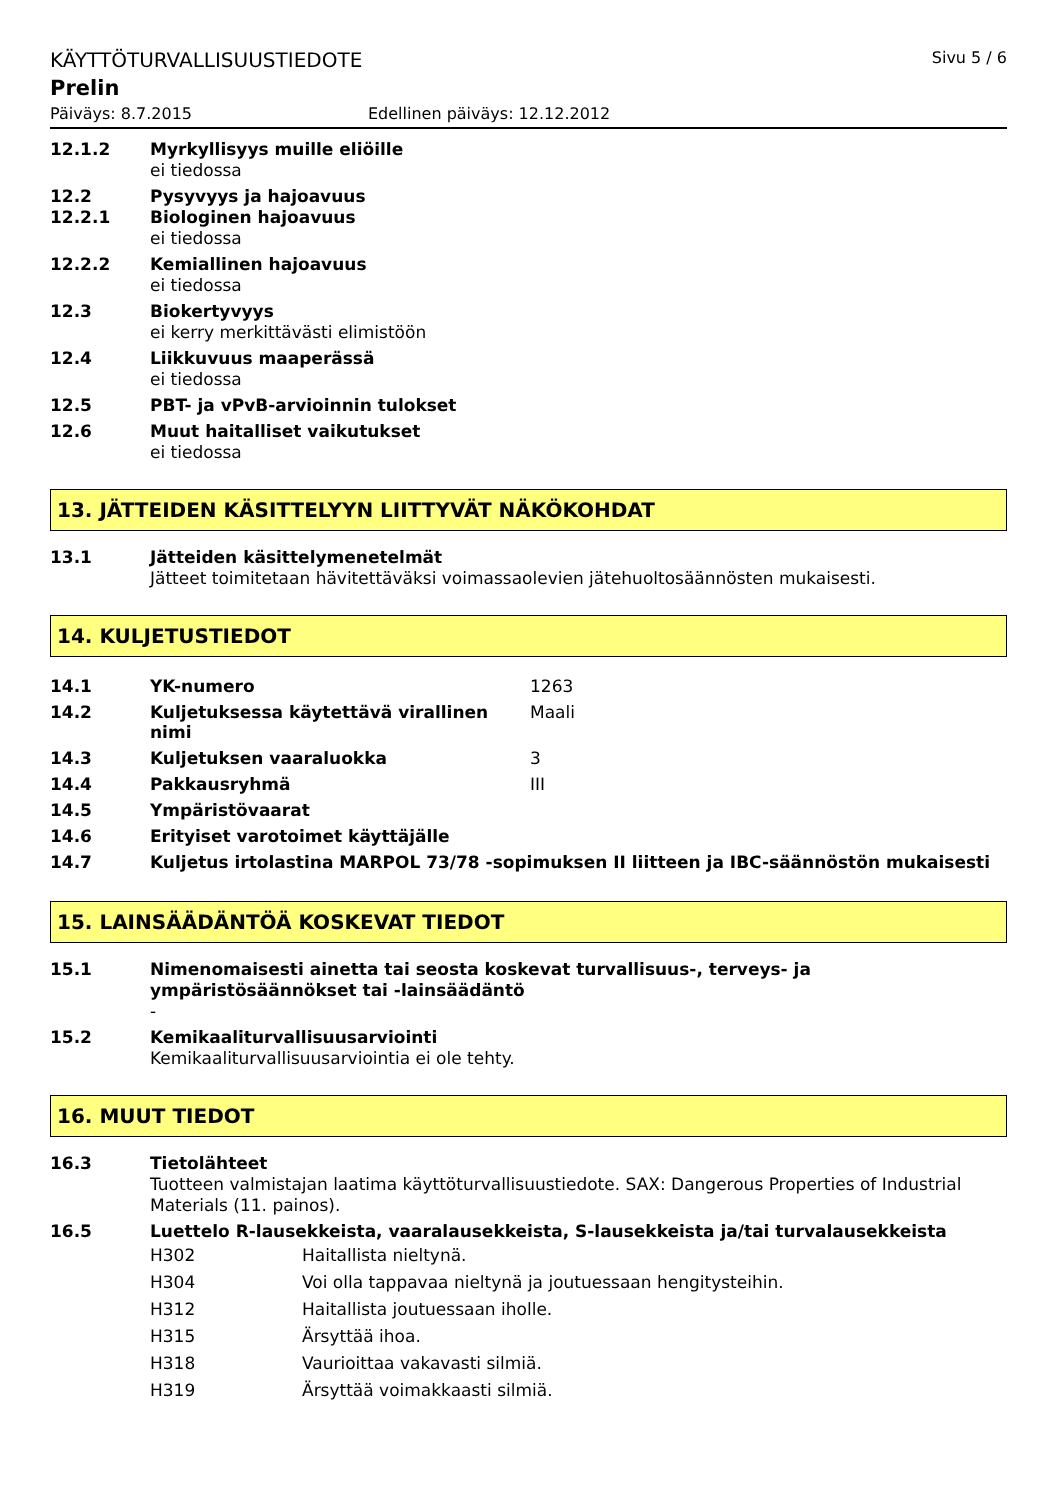KÄYTTÖTURVALLISUUSTIEDOTE Sivu 5 / 6
Prelin
Päiväys: 8.7.2015 Edellinen päiväys: 12.12.2012
12.1.2 Myrkyllisyys muille eliöille
ei tiedossa
12.2
12.2.1
Pysyvyys ja hajoavuus
Biologinen hajoavuus
ei tiedossa
12.2.2 Kemiallinen hajoavuus
ei tiedossa
12.3 Biokertyvyys
ei kerry merkittävästi elimistöön
12.4 Liikkuvuus maaperässä
ei tiedossa
12.5 PBT- ja vPvB-arvioinnin tulokset
12.6 Muut haitalliset vaikutukset
ei tiedossa
13. JÄTTEIDEN KÄSITTELYYN LIITTYVÄT NÄKÖKOHDAT
13.1 Jätteiden käsittelymenetelmät
Jätteet toimitetaan hävitettäväksi voimassaolevien jätehuoltosäännösten mukaisesti.
14. KULJETUSTIEDOT
| 14.1 | YK-numero | 1263 |
| 14.2 | Kuljetuksessa käytettävä virallinen nimi | Maali |
| 14.3 | Kuljetuksen vaaraluokka | 3 |
| 14.4 | Pakkausryhmä | III |
| 14.5 | Ympäristövaarat | |
| 14.6 | Erityiset varotoimet käyttäjälle | |
| 14.7 | Kuljetus irtolastina MARPOL 73/78 -sopimuksen II liitteen ja IBC-säännöstön mukaisesti | |
15. LAINSÄÄDÄNTÖÄ KOSKEVAT TIEDOT
15.1 Nimenomaisesti ainetta tai seosta koskevat turvallisuus-, terveys- ja ympäristösäännökset tai -lainsäädäntö
-
15.2 Kemikaaliturvallisuusarviointi
Kemikaaliturvallisuusarviointia ei ole tehty.
16. MUUT TIEDOT
16.3 Tietolähteet
Tuotteen valmistajan laatima käyttöturvallisuustiedote. SAX: Dangerous Properties of Industrial Materials (11. painos).
16.5 Luettelo R-lausekkeista, vaaralausekkeista, S-lausekkeista ja/tai turvalausekkeista
| H302 | Haitallista nieltynä. |
| H304 | Voi olla tappavaa nieltynä ja joutuessaan hengitysteihin. |
| H312 | Haitallista joutuessaan iholle. |
| H315 | Ärsyttää ihoa. |
| H318 | Vaurioittaa vakavasti silmiä. |
| H319 | Ärsyttää voimakkaasti silmiä. |